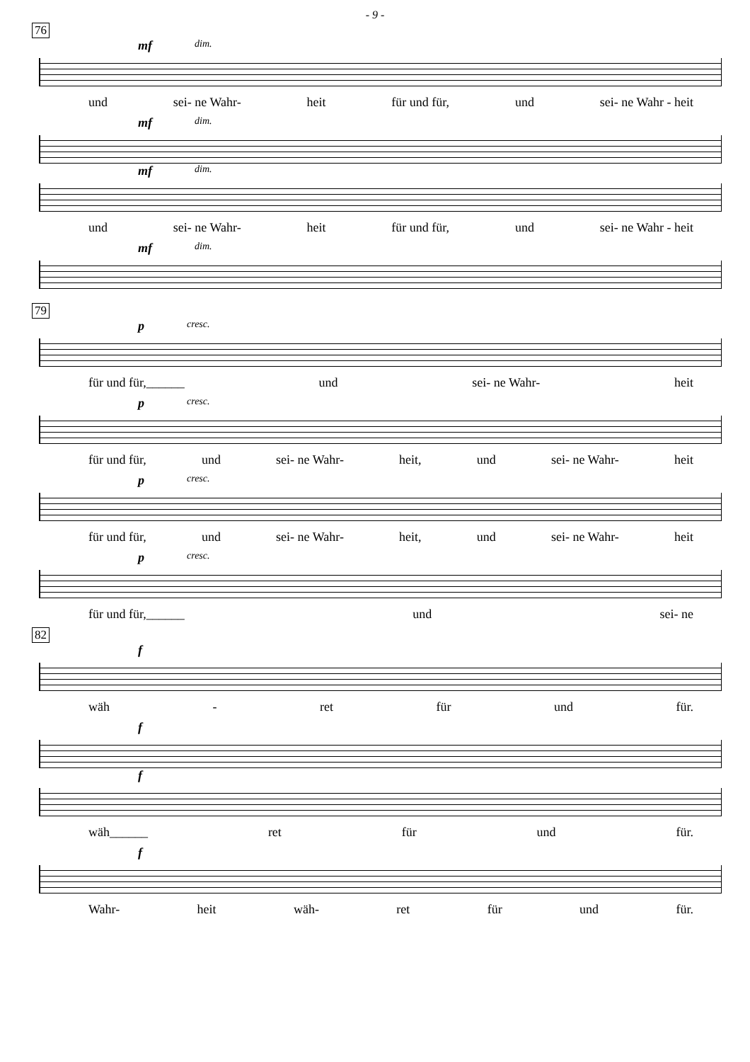- 9 -
76
mf dim.
und sei- ne Wahr- heit für und für, und sei- ne Wahr - heit
mf dim.
mf dim.
und sei- ne Wahr- heit für und für, und sei- ne Wahr - heit
mf dim.
79
pcresc.
für und für,______ und sei- ne Wahr- heit
pcresc.
für und für, und sei- ne Wahr- heit, und sei- ne Wahr- heit
pcresc.
für und für, und sei- ne Wahr- heit, und sei- ne Wahr- heit
pcresc.
für und für,______ und sei- ne
82
f
wäh - ret für und für.
f
f
wäh______ ret für und für.
f
Wahr- heit wäh- ret für und für.